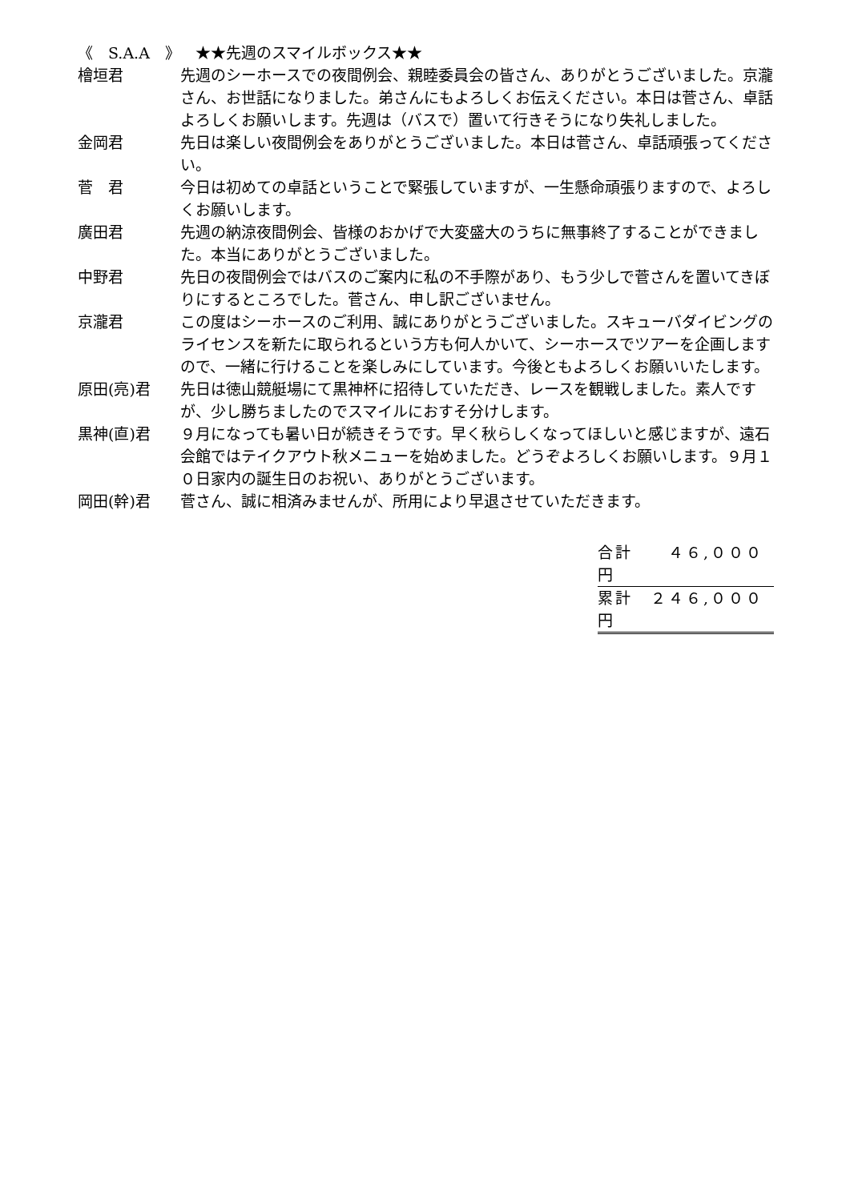《　S.A.A　》　★★先週のスマイルボックス★★
檜垣君 先週のシーホースでの夜間例会、親睦委員会の皆さん、ありがとうございました。京瀧さん、お世話になりました。弟さんにもよろしくお伝えください。本日は菅さん、卓話よろしくお願いします。先週は（バスで）置いて行きそうになり失礼しました。
金岡君 先日は楽しい夜間例会をありがとうございました。本日は菅さん、卓話頑張ってください。
菅　君 今日は初めての卓話ということで緊張していますが、一生懸命頑張りますので、よろしくお願いします。
廣田君 先週の納涼夜間例会、皆様のおかげで大変盛大のうちに無事終了することができました。本当にありがとうございました。
中野君 先日の夜間例会ではバスのご案内に私の不手際があり、もう少しで菅さんを置いてきぼりにするところでした。菅さん、申し訳ございません。
京瀧君 この度はシーホースのご利用、誠にありがとうございました。スキューバダイビングのライセンスを新たに取られるという方も何人かいて、シーホースでツアーを企画しますので、一緒に行けることを楽しみにしています。今後ともよろしくお願いいたします。
原田(亮)君 先日は徳山競艇場にて黒神杯に招待していただき、レースを観戦しました。素人ですが、少し勝ちましたのでスマイルにおすそ分けします。
黒神(直)君 ９月になっても暑い日が続きそうです。早く秋らしくなってほしいと感じますが、遠石会館ではテイクアウト秋メニューを始めました。どうぞよろしくお願いします。９月１０日家内の誕生日のお祝い、ありがとうございます。
岡田(幹)君 菅さん、誠に相済みませんが、所用により早退させていただきます。
合計　　４６,０００円
累計　２４６,０００円